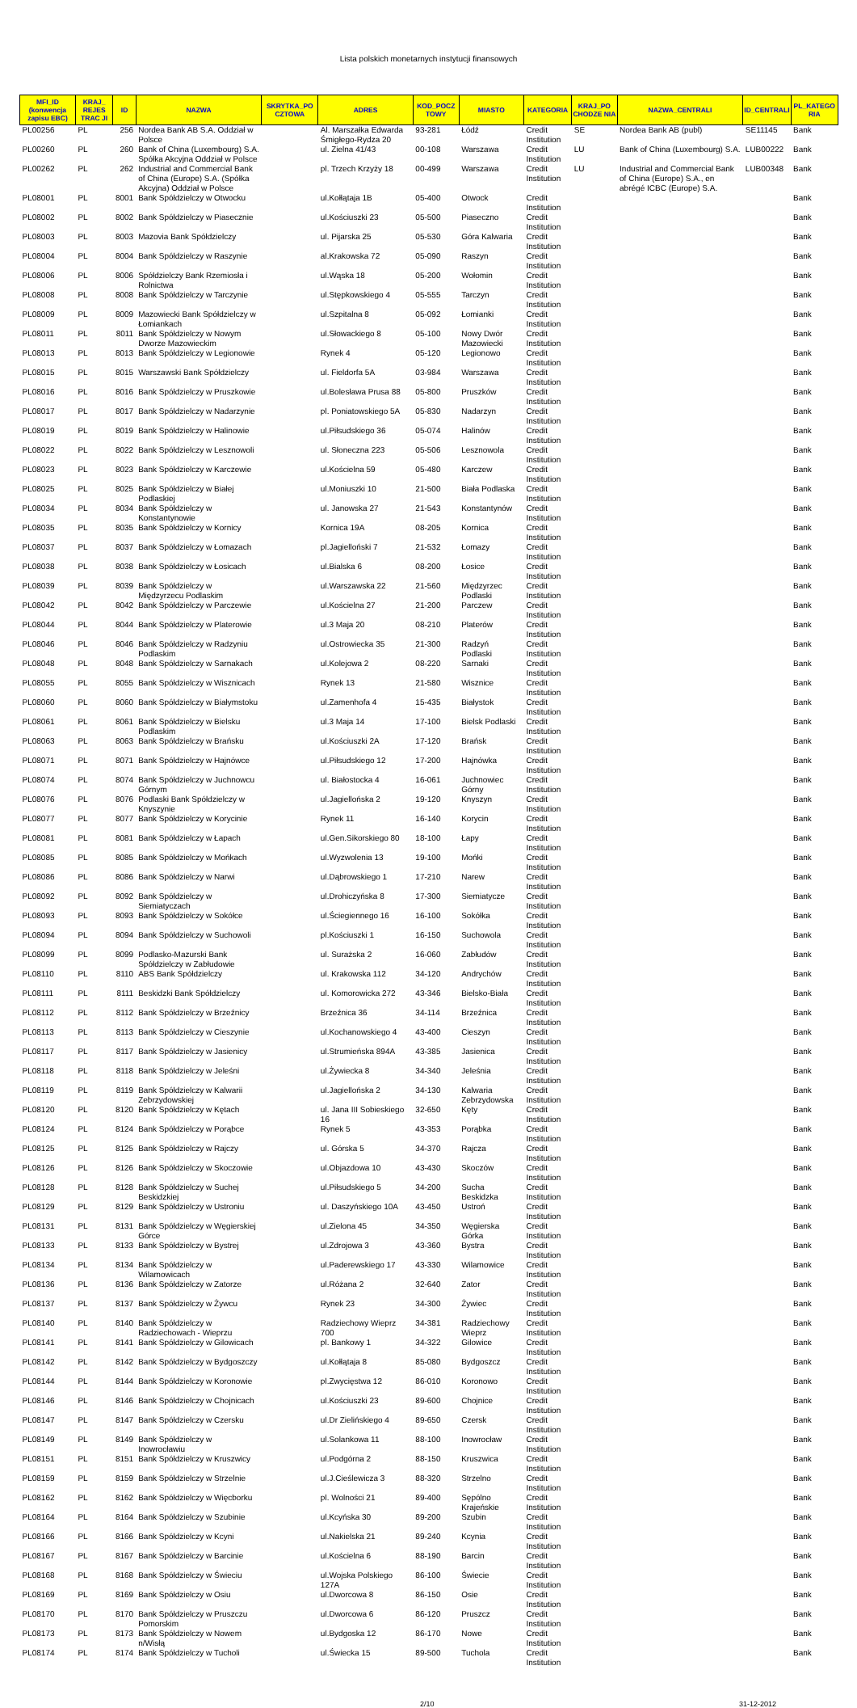Lista polskich monetarnych instytucji finansowych
| MFI_ID (konwencja zapisu EBC) | KRAJ_ REJES TRAC JI | ID | NAZWA | SKRYTKA_PO CZTOWA | ADRES | KOD_POCZ TOWY | MIASTO | KATEGORIA | KRAJ_PO CHODZE NIA | NAZWA_CENTRALI | ID_CENTRALI | PL_KATEGO RIA |
| --- | --- | --- | --- | --- | --- | --- | --- | --- | --- | --- | --- | --- |
| PL00256 | PL | 256 | Nordea Bank AB S.A. Oddział w Polsce | | Al. Marszałka Edwarda Śmigłego-Rydza 20 | 93-281 | Łódź | Credit Institution | SE | Nordea Bank AB (publ) | SE11145 | Bank |
| PL00260 | PL | 260 | Bank of China (Luxembourg) S.A. Spółka Akcyjna Oddział w Polsce | | ul. Zielna 41/43 | 00-108 | Warszawa | Credit Institution | LU | Bank of China (Luxembourg) S.A. | LUB00222 | Bank |
| PL00262 | PL | 262 | Industrial and Commercial Bank of China (Europe) S.A. (Spółka Akcyjna) Oddział w Polsce | | pl. Trzech Krzyży 18 | 00-499 | Warszawa | Credit Institution | LU | Industrial and Commercial Bank of China (Europe) S.A., en abrégé ICBC (Europe) S.A. | LUB00348 | Bank |
| PL08001 | PL | 8001 | Bank Spółdzielczy w Otwocku | | ul.Kołłątaja 1B | 05-400 | Otwock | Credit Institution | | | | Bank |
| PL08002 | PL | 8002 | Bank Spółdzielczy w Piasecznie | | ul.Kościuszki 23 | 05-500 | Piaseczno | Credit Institution | | | | Bank |
| PL08003 | PL | 8003 | Mazovia Bank Spółdzielczy | | ul. Pijarska 25 | 05-530 | Góra Kalwaria | Credit Institution | | | | Bank |
| PL08004 | PL | 8004 | Bank Spółdzielczy w Raszynie | | al.Krakowska 72 | 05-090 | Raszyn | Credit Institution | | | | Bank |
| PL08006 | PL | 8006 | Spółdzielczy Bank Rzemiosła i Rolnictwa | | ul.Wąska 18 | 05-200 | Wołomin | Credit Institution | | | | Bank |
| PL08008 | PL | 8008 | Bank Spółdzielczy w Tarczynie | | ul.Stępkowskiego 4 | 05-555 | Tarczyn | Credit Institution | | | | Bank |
| PL08009 | PL | 8009 | Mazowiecki Bank Spółdzielczy w Łomiankach | | ul.Szpitalna 8 | 05-092 | Łomianki | Credit Institution | | | | Bank |
| PL08011 | PL | 8011 | Bank Spółdzielczy w Nowym Dworze Mazowieckim | | ul.Słowackiego 8 | 05-100 | Nowy Dwór Mazowiecki | Credit Institution | | | | Bank |
| PL08013 | PL | 8013 | Bank Spółdzielczy w Legionowie | | Rynek 4 | 05-120 | Legionowo | Credit Institution | | | | Bank |
| PL08015 | PL | 8015 | Warszawski Bank Spółdzielczy | | ul. Fieldorfa 5A | 03-984 | Warszawa | Credit Institution | | | | Bank |
| PL08016 | PL | 8016 | Bank Spółdzielczy w Pruszkowie | | ul.Bolesława Prusa 88 | 05-800 | Pruszków | Credit Institution | | | | Bank |
| PL08017 | PL | 8017 | Bank Spółdzielczy w Nadarzynie | | pl. Poniatowskiego 5A | 05-830 | Nadarzyn | Credit Institution | | | | Bank |
| PL08019 | PL | 8019 | Bank Spółdzielczy w Halinowie | | ul.Piłsudskiego 36 | 05-074 | Halinów | Credit Institution | | | | Bank |
| PL08022 | PL | 8022 | Bank Spółdzielczy w Lesznowoli | | ul. Słoneczna 223 | 05-506 | Lesznowola | Credit Institution | | | | Bank |
| PL08023 | PL | 8023 | Bank Spółdzielczy w Karczewie | | ul.Kościelna 59 | 05-480 | Karczew | Credit Institution | | | | Bank |
| PL08025 | PL | 8025 | Bank Spółdzielczy w Białej Podlaskiej | | ul.Moniuszki 10 | 21-500 | Biała Podlaska | Credit Institution | | | | Bank |
| PL08034 | PL | 8034 | Bank Spółdzielczy w Konstantynowie | | ul. Janowska 27 | 21-543 | Konstantynów | Credit Institution | | | | Bank |
| PL08035 | PL | 8035 | Bank Spółdzielczy w Kornicy | | Kornica 19A | 08-205 | Kornica | Credit Institution | | | | Bank |
| PL08037 | PL | 8037 | Bank Spółdzielczy w Łomazach | | pl.Jagielloński 7 | 21-532 | Łomazy | Credit Institution | | | | Bank |
| PL08038 | PL | 8038 | Bank Spółdzielczy w Łosicach | | ul.Bialska 6 | 08-200 | Łosice | Credit Institution | | | | Bank |
| PL08039 | PL | 8039 | Bank Spółdzielczy w Międzyrzecu Podlaskim | | ul.Warszawska 22 | 21-560 | Międzyrzec Podlaski | Credit Institution | | | | Bank |
| PL08042 | PL | 8042 | Bank Spółdzielczy w Parczewie | | ul.Kościelna 27 | 21-200 | Parczew | Credit Institution | | | | Bank |
| PL08044 | PL | 8044 | Bank Spółdzielczy w Platerowie | | ul.3 Maja 20 | 08-210 | Platerów | Credit Institution | | | | Bank |
| PL08046 | PL | 8046 | Bank Spółdzielczy w Radzyniu Podlaskim | | ul.Ostrowiecka 35 | 21-300 | Radzyń Podlaski | Credit Institution | | | | Bank |
| PL08048 | PL | 8048 | Bank Spółdzielczy w Sarnakach | | ul.Kolejowa 2 | 08-220 | Sarnaki | Credit Institution | | | | Bank |
| PL08055 | PL | 8055 | Bank Spółdzielczy w Wisznicach | | Rynek 13 | 21-580 | Wisznice | Credit Institution | | | | Bank |
| PL08060 | PL | 8060 | Bank Spółdzielczy w Białymstoku | | ul.Zamenhofa 4 | 15-435 | Białystok | Credit Institution | | | | Bank |
| PL08061 | PL | 8061 | Bank Spółdzielczy w Bielsku Podlaskim | | ul.3 Maja 14 | 17-100 | Bielsk Podlaski | Credit Institution | | | | Bank |
| PL08063 | PL | 8063 | Bank Spółdzielczy w Brańsku | | ul.Kościuszki 2A | 17-120 | Brańsk | Credit Institution | | | | Bank |
| PL08071 | PL | 8071 | Bank Spółdzielczy w Hajnówce | | ul.Piłsudskiego 12 | 17-200 | Hajnówka | Credit Institution | | | | Bank |
| PL08074 | PL | 8074 | Bank Spółdzielczy w Juchnowcu Górnym | | ul. Białostocka 4 | 16-061 | Juchnowiec Górny | Credit Institution | | | | Bank |
| PL08076 | PL | 8076 | Podlaski Bank Spółdzielczy w Knyszynie | | ul.Jagiellońska 2 | 19-120 | Knyszyn | Credit Institution | | | | Bank |
| PL08077 | PL | 8077 | Bank Spółdzielczy w Korycinie | | Rynek 11 | 16-140 | Korycin | Credit Institution | | | | Bank |
| PL08081 | PL | 8081 | Bank Spółdzielczy w Łapach | | ul.Gen.Sikorskiego 80 | 18-100 | Łapy | Credit Institution | | | | Bank |
| PL08085 | PL | 8085 | Bank Spółdzielczy w Mońkach | | ul.Wyzwolenia 13 | 19-100 | Mońki | Credit Institution | | | | Bank |
| PL08086 | PL | 8086 | Bank Spółdzielczy w Narwi | | ul.Dąbrowskiego 1 | 17-210 | Narew | Credit Institution | | | | Bank |
| PL08092 | PL | 8092 | Bank Spółdzielczy w Siemiatyczach | | ul.Drohiczyńska 8 | 17-300 | Siemiatycze | Credit Institution | | | | Bank |
| PL08093 | PL | 8093 | Bank Spółdzielczy w Sokółce | | ul.Ściegiennego 16 | 16-100 | Sokółka | Credit Institution | | | | Bank |
| PL08094 | PL | 8094 | Bank Spółdzielczy w Suchowoli | | pl.Kościuszki 1 | 16-150 | Suchowola | Credit Institution | | | | Bank |
| PL08099 | PL | 8099 | Podlasko-Mazurski Bank Spółdzielczy w Zabłudowie | | ul. Surażska 2 | 16-060 | Zabłudów | Credit Institution | | | | Bank |
| PL08110 | PL | 8110 | ABS Bank Spółdzielczy | | ul. Krakowska 112 | 34-120 | Andrychów | Credit Institution | | | | Bank |
| PL08111 | PL | 8111 | Beskidzki Bank Spółdzielczy | | ul. Komorowicka 272 | 43-346 | Bielsko-Biała | Credit Institution | | | | Bank |
| PL08112 | PL | 8112 | Bank Spółdzielczy w Brzeźnicy | | Brzeźnica 36 | 34-114 | Brzeźnica | Credit Institution | | | | Bank |
| PL08113 | PL | 8113 | Bank Spółdzielczy w Cieszynie | | ul.Kochanowskiego 4 | 43-400 | Cieszyn | Credit Institution | | | | Bank |
| PL08117 | PL | 8117 | Bank Spółdzielczy w Jasienicy | | ul.Strumieńska 894A | 43-385 | Jasienica | Credit Institution | | | | Bank |
| PL08118 | PL | 8118 | Bank Spółdzielczy w Jeleśni | | ul.Żywiecka 8 | 34-340 | Jeleśnia | Credit Institution | | | | Bank |
| PL08119 | PL | 8119 | Bank Spółdzielczy w Kalwarii Zebrzydowskiej | | ul.Jagiellońska 2 | 34-130 | Kalwaria Zebrzydowska | Credit Institution | | | | Bank |
| PL08120 | PL | 8120 | Bank Spółdzielczy w Kętach | | ul. Jana III Sobieskiego 16 | 32-650 | Kęty | Credit Institution | | | | Bank |
| PL08124 | PL | 8124 | Bank Spółdzielczy w Porąbce | | Rynek 5 | 43-353 | Porąbka | Credit Institution | | | | Bank |
| PL08125 | PL | 8125 | Bank Spółdzielczy w Rajczy | | ul. Górska 5 | 34-370 | Rajcza | Credit Institution | | | | Bank |
| PL08126 | PL | 8126 | Bank Spółdzielczy w Skoczowie | | ul.Objazdowa 10 | 43-430 | Skoczów | Credit Institution | | | | Bank |
| PL08128 | PL | 8128 | Bank Spółdzielczy w Suchej Beskidzkiej | | ul.Piłsudskiego 5 | 34-200 | Sucha Beskidzka | Credit Institution | | | | Bank |
| PL08129 | PL | 8129 | Bank Spółdzielczy w Ustroniu | | ul. Daszyńskiego 10A | 43-450 | Ustroń | Credit Institution | | | | Bank |
| PL08131 | PL | 8131 | Bank Spółdzielczy w Węgierskiej Górce | | ul.Zielona 45 | 34-350 | Węgierska Górka | Credit Institution | | | | Bank |
| PL08133 | PL | 8133 | Bank Spółdzielczy w Bystrej | | ul.Zdrojowa 3 | 43-360 | Bystra | Credit Institution | | | | Bank |
| PL08134 | PL | 8134 | Bank Spółdzielczy w Wilamowicach | | ul.Paderewskiego 17 | 43-330 | Wilamowice | Credit Institution | | | | Bank |
| PL08136 | PL | 8136 | Bank Spółdzielczy w Zatorze | | ul.Różana 2 | 32-640 | Zator | Credit Institution | | | | Bank |
| PL08137 | PL | 8137 | Bank Spółdzielczy w Żywcu | | Rynek 23 | 34-300 | Żywiec | Credit Institution | | | | Bank |
| PL08140 | PL | 8140 | Bank Spółdzielczy w Radziechowach - Wieprzu | | Radziechowy Wieprz 700 | 34-381 | Radziechowy Wieprz | Credit Institution | | | | Bank |
| PL08141 | PL | 8141 | Bank Spółdzielczy w Gilowicach | | pl. Bankowy 1 | 34-322 | Gilowice | Credit Institution | | | | Bank |
| PL08142 | PL | 8142 | Bank Spółdzielczy w Bydgoszczy | | ul.Kołłątaja 8 | 85-080 | Bydgoszcz | Credit Institution | | | | Bank |
| PL08144 | PL | 8144 | Bank Spółdzielczy w Koronowie | | pl.Zwycięstwa 12 | 86-010 | Koronowo | Credit Institution | | | | Bank |
| PL08146 | PL | 8146 | Bank Spółdzielczy w Chojnicach | | ul.Kościuszki 23 | 89-600 | Chojnice | Credit Institution | | | | Bank |
| PL08147 | PL | 8147 | Bank Spółdzielczy w Czersku | | ul.Dr Zielińskiego 4 | 89-650 | Czersk | Credit Institution | | | | Bank |
| PL08149 | PL | 8149 | Bank Spółdzielczy w Inowrocławiu | | ul.Solankowa 11 | 88-100 | Inowrocław | Credit Institution | | | | Bank |
| PL08151 | PL | 8151 | Bank Spółdzielczy w Kruszwicy | | ul.Podgórna 2 | 88-150 | Kruszwica | Credit Institution | | | | Bank |
| PL08159 | PL | 8159 | Bank Spółdzielczy w Strzelnie | | ul.J.Cieślewicza 3 | 88-320 | Strzelno | Credit Institution | | | | Bank |
| PL08162 | PL | 8162 | Bank Spółdzielczy w Więcborku | | pl. Wolności 21 | 89-400 | Sępólno Krajeńskie | Credit Institution | | | | Bank |
| PL08164 | PL | 8164 | Bank Spółdzielczy w Szubinie | | ul.Kcyńska 30 | 89-200 | Szubin | Credit Institution | | | | Bank |
| PL08166 | PL | 8166 | Bank Spółdzielczy w Kcyni | | ul.Nakielska 21 | 89-240 | Kcynia | Credit Institution | | | | Bank |
| PL08167 | PL | 8167 | Bank Spółdzielczy w Barcinie | | ul.Kościelna 6 | 88-190 | Barcin | Credit Institution | | | | Bank |
| PL08168 | PL | 8168 | Bank Spółdzielczy w Świeciu | | ul.Wojska Polskiego 127A | 86-100 | Świecie | Credit Institution | | | | Bank |
| PL08169 | PL | 8169 | Bank Spółdzielczy w Osiu | | ul.Dworcowa 8 | 86-150 | Osie | Credit Institution | | | | Bank |
| PL08170 | PL | 8170 | Bank Spółdzielczy w Pruszczu Pomorskim | | ul.Dworcowa 6 | 86-120 | Pruszcz | Credit Institution | | | | Bank |
| PL08173 | PL | 8173 | Bank Spółdzielczy w Nowem n/Wisłą | | ul.Bydgoska 12 | 86-170 | Nowe | Credit Institution | | | | Bank |
| PL08174 | PL | 8174 | Bank Spółdzielczy w Tucholi | | ul.Świecka 15 | 89-500 | Tuchola | Credit Institution | | | | Bank |
2/10 31-12-2012